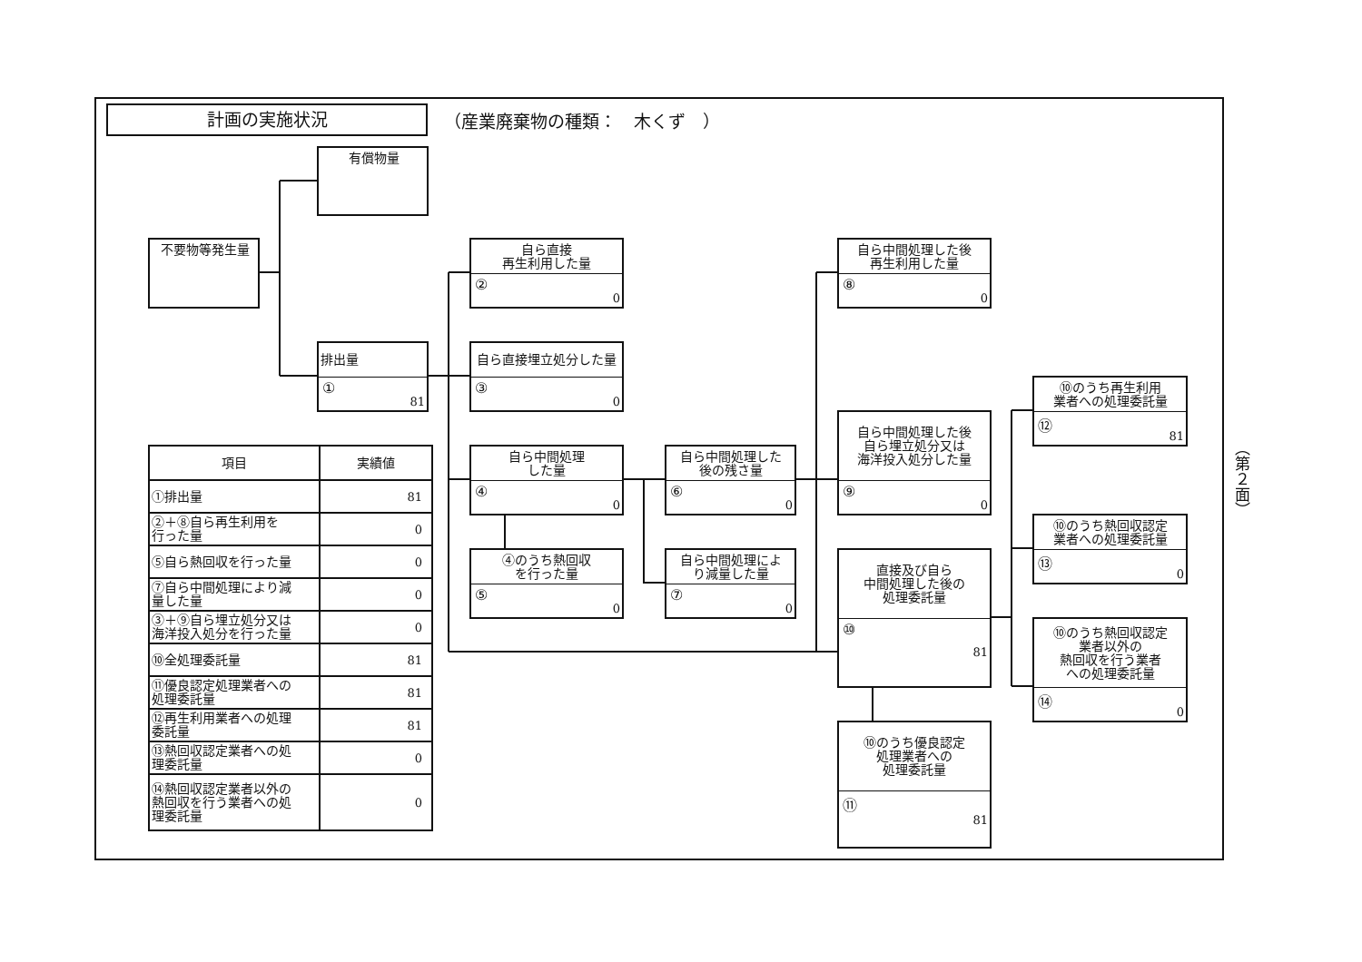計画の実施状況
（産業廃棄物の種類：　木くず　）
不要物等発生量
有償物量
排出量
① 81
自ら直接
再生利用した量
② 0
自ら直接埋立処分した量
③ 0
自ら中間処理
した量
④ 0
④のうち熱回収
を行った量
⑤ 0
自ら中間処理した
後の残さ量
⑥ 0
自ら中間処理によ
り減量した量
⑦ 0
自ら中間処理した後
再生利用した量
⑧ 0
自ら中間処理した後
自ら埋立処分又は
海洋投入処分した量
⑨ 0
直接及び自ら
中間処理した後の
処理委託量
⑩ 81
⑩のうち優良認定
処理業者への
処理委託量
⑪ 81
⑩のうち再生利用
業者への処理委託量
⑫ 81
⑩のうち熱回収認定
業者への処理委託量
⑬ 0
⑩のうち熱回収認定
業者以外の
熱回収を行う業者
への処理委託量
⑭ 0
| 項目 | 実績値 |
| --- | --- |
| ①排出量 | 81 |
| ②＋⑧自ら再生利用を 行った量 | 0 |
| ⑤自ら熱回収を行った量 | 0 |
| ⑦自ら中間処理により減 量した量 | 0 |
| ③＋⑨自ら埋立処分又は 海洋投入処分を行った量 | 0 |
| ⑩全処理委託量 | 81 |
| ⑪優良認定処理業者への 処理委託量 | 81 |
| ⑫再生利用業者への処理 委託量 | 81 |
| ⑬熱回収認定業者への処 理委託量 | 0 |
| ⑭熱回収認定業者以外の 熱回収を行う業者への処 理委託量 | 0 |
（第２面）